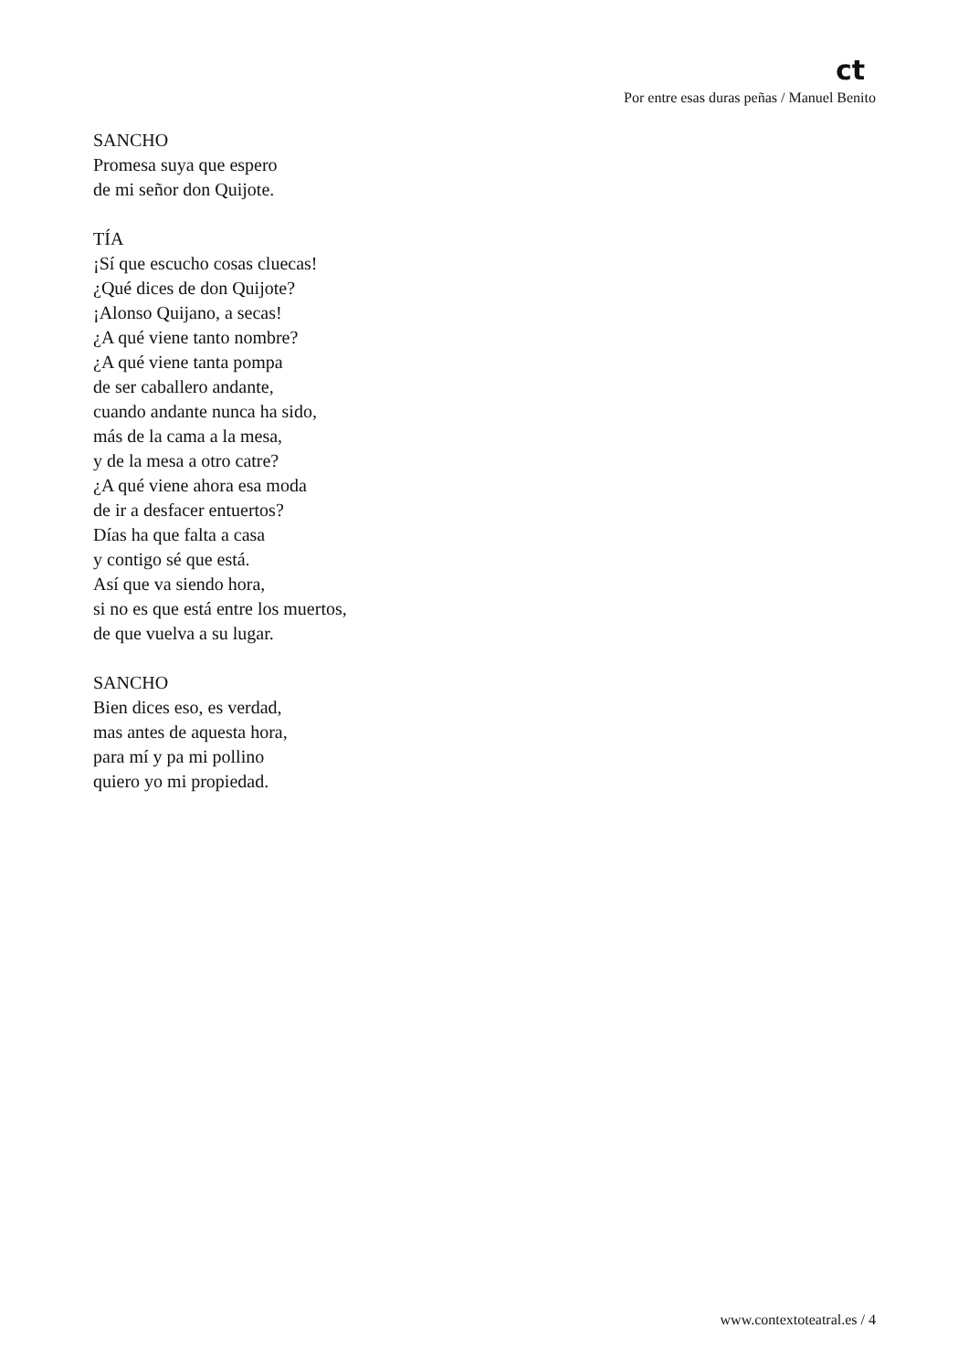ct
Por entre esas duras peñas / Manuel Benito
SANCHO
Promesa suya que espero
de mi señor don Quijote.
TÍA
¡Sí que escucho cosas cluecas!
¿Qué dices de don Quijote?
¡Alonso Quijano, a secas!
¿A qué viene tanto nombre?
¿A qué viene tanta pompa
de ser caballero andante,
cuando andante nunca ha sido,
más de la cama a la mesa,
y de la mesa a otro catre?
¿A qué viene ahora esa moda
de ir a desfacer entuertos?
Días ha que falta a casa
y contigo sé que está.
Así que va siendo hora,
si no es que está entre los muertos,
de que vuelva a su lugar.
SANCHO
Bien dices eso, es verdad,
mas antes de aquesta hora,
para mí y pa mi pollino
quiero yo mi propiedad.
www.contextoteatral.es / 4